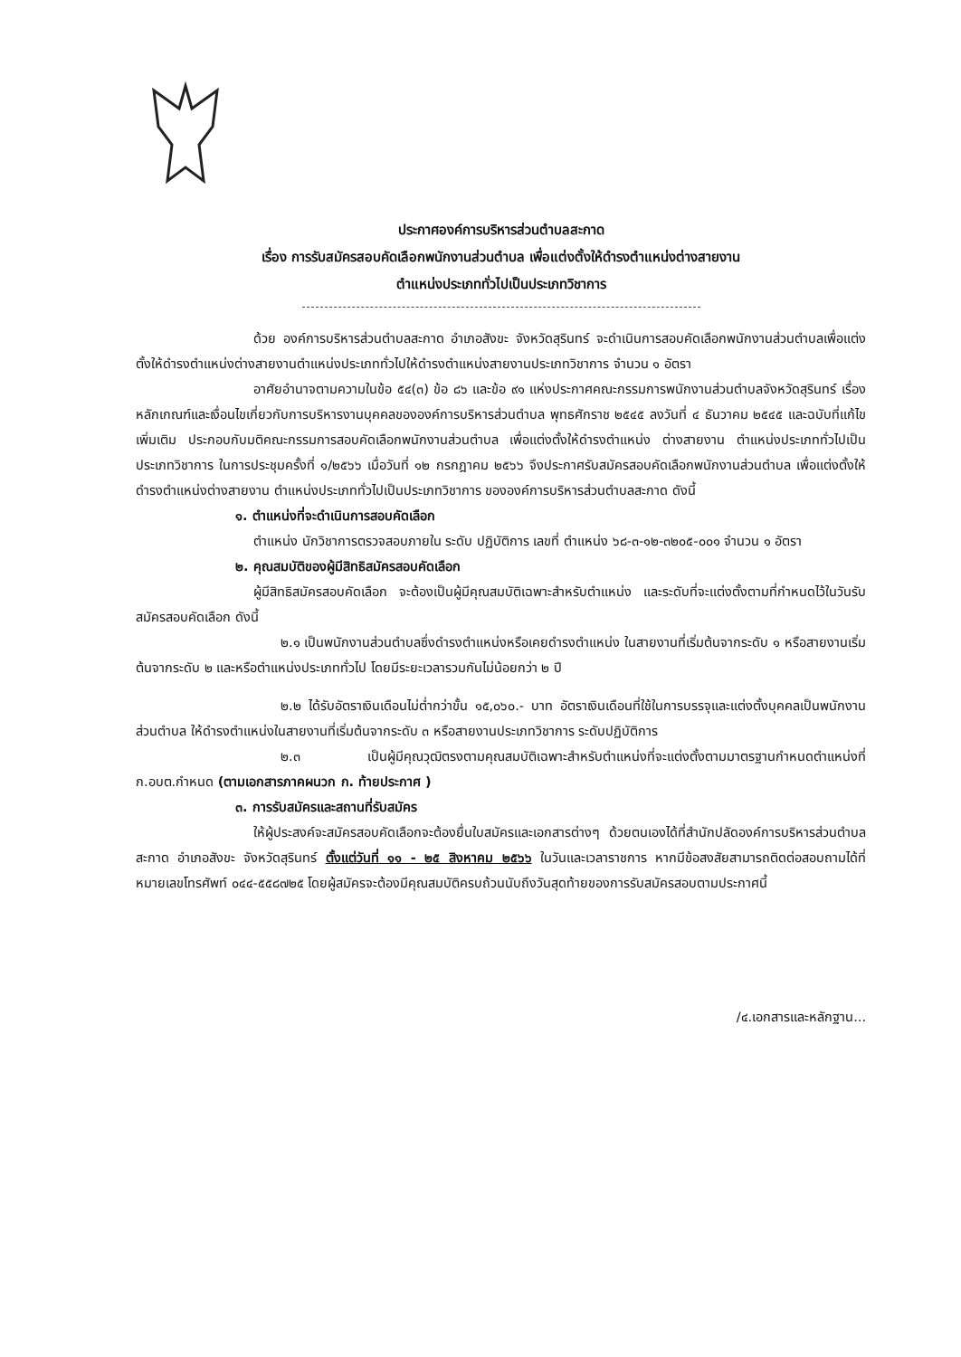ประกาศองค์การบริหารส่วนตำบลสะกาด
เรื่อง การรับสมัครสอบคัดเลือกพนักงานส่วนตำบล เพื่อแต่งตั้งให้ดำรงตำแหน่งต่างสายงาน
ตำแหน่งประเภททั่วไปเป็นประเภทวิชาการ
ด้วย องค์การบริหารส่วนตำบลสะกาด อำเภอสังขะ จังหวัดสุรินทร์ จะดำเนินการสอบคัดเลือกพนักงานส่วนตำบลเพื่อแต่งตั้งให้ดำรงตำแหน่งต่างสายงานตำแหน่งประเภททั่วไปให้ดำรงตำแหน่งสายงานประเภทวิชาการ จำนวน ๑ อัตรา
อาศัยอำนาจตามความในข้อ ๕๔(๓) ข้อ ๘๖ และข้อ ๙๑ แห่งประกาศคณะกรรมการพนักงานส่วนตำบลจังหวัดสุรินทร์ เรื่อง หลักเกณฑ์และเงื่อนไขเกี่ยวกับการบริหารงานบุคคลขององค์การบริหารส่วนตำบล พุทธศักราช ๒๕๔๕ ลงวันที่ ๔ ธันวาคม ๒๕๔๕ และฉบับที่แก้ไขเพิ่มเติม ประกอบกับมติคณะกรรมการสอบคัดเลือกพนักงานส่วนตำบล เพื่อแต่งตั้งให้ดำรงตำแหน่ง ต่างสายงาน ตำแหน่งประเภททั่วไปเป็นประเภทวิชาการ ในการประชุมครั้งที่ ๑/๒๕๖๖ เมื่อวันที่ ๑๒ กรกฎาคม ๒๕๖๖ จึงประกาศรับสมัครสอบคัดเลือกพนักงานส่วนตำบล เพื่อแต่งตั้งให้ดำรงตำแหน่งต่างสายงาน ตำแหน่งประเภททั่วไปเป็นประเภทวิชาการ ขององค์การบริหารส่วนตำบลสะกาด ดังนี้
๑. ตำแหน่งที่จะดำเนินการสอบคัดเลือก
ตำแหน่ง นักวิชาการตรวจสอบภายใน ระดับ ปฏิบัติการ เลขที่ ตำแหน่ง ๖๘-๓-๑๒-๓๒๐๕-๐๐๑ จำนวน ๑ อัตรา
๒. คุณสมบัติของผู้มีสิทธิสมัครสอบคัดเลือก
ผู้มีสิทธิสมัครสอบคัดเลือก จะต้องเป็นผู้มีคุณสมบัติเฉพาะสำหรับตำแหน่ง และระดับที่จะแต่งตั้งตามที่กำหนดไว้ในวันรับสมัครสอบคัดเลือก ดังนี้
๒.๑ เป็นพนักงานส่วนตำบลซึ่งดำรงตำแหน่งหรือเคยดำรงตำแหน่ง ในสายงานที่เริ่มต้นจากระดับ ๑ หรือสายงานเริ่มต้นจากระดับ ๒ และหรือตำแหน่งประเภททั่วไป โดยมีระยะเวลารวมกันไม่น้อยกว่า ๒ ปี
๒.๒ ได้รับอัตราเงินเดือนไม่ต่ำกว่าขั้น ๑๕,๐๖๐.- บาท อัตราเงินเดือนที่ใช้ในการบรรจุและแต่งตั้งบุคคลเป็นพนักงานส่วนตำบล ให้ดำรงตำแหน่งในสายงานที่เริ่มต้นจากระดับ ๓ หรือสายงานประเภทวิชาการ ระดับปฏิบัติการ
๒.๓ เป็นผู้มีคุณวุฒิตรงตามคุณสมบัติเฉพาะสำหรับตำแหน่งที่จะแต่งตั้งตามมาตรฐานกำหนดตำแหน่งที่ ก.อบต.กำหนด (ตามเอกสารภาคผนวก ก. ท้ายประกาศ )
๓. การรับสมัครและสถานที่รับสมัคร
ให้ผู้ประสงค์จะสมัครสอบคัดเลือกจะต้องยื่นใบสมัครและเอกสารต่างๆ ด้วยตนเองได้ที่สำนักปลัดองค์การบริหารส่วนตำบลสะกาด อำเภอสังขะ จังหวัดสุรินทร์ ตั้งแต่วันที่ ๑๑ - ๒๕ สิงหาคม ๒๕๖๖ ในวันและเวลาราชการ หากมีข้อสงสัยสามารถติดต่อสอบถามได้ที่หมายเลขโทรศัพท์ ๐๔๔-๕๕๘๗๒๕ โดยผู้สมัครจะต้องมีคุณสมบัติครบถ้วนนับถึงวันสุดท้ายของการรับสมัครสอบตามประกาศนี้
/๔.เอกสารและหลักฐาน...